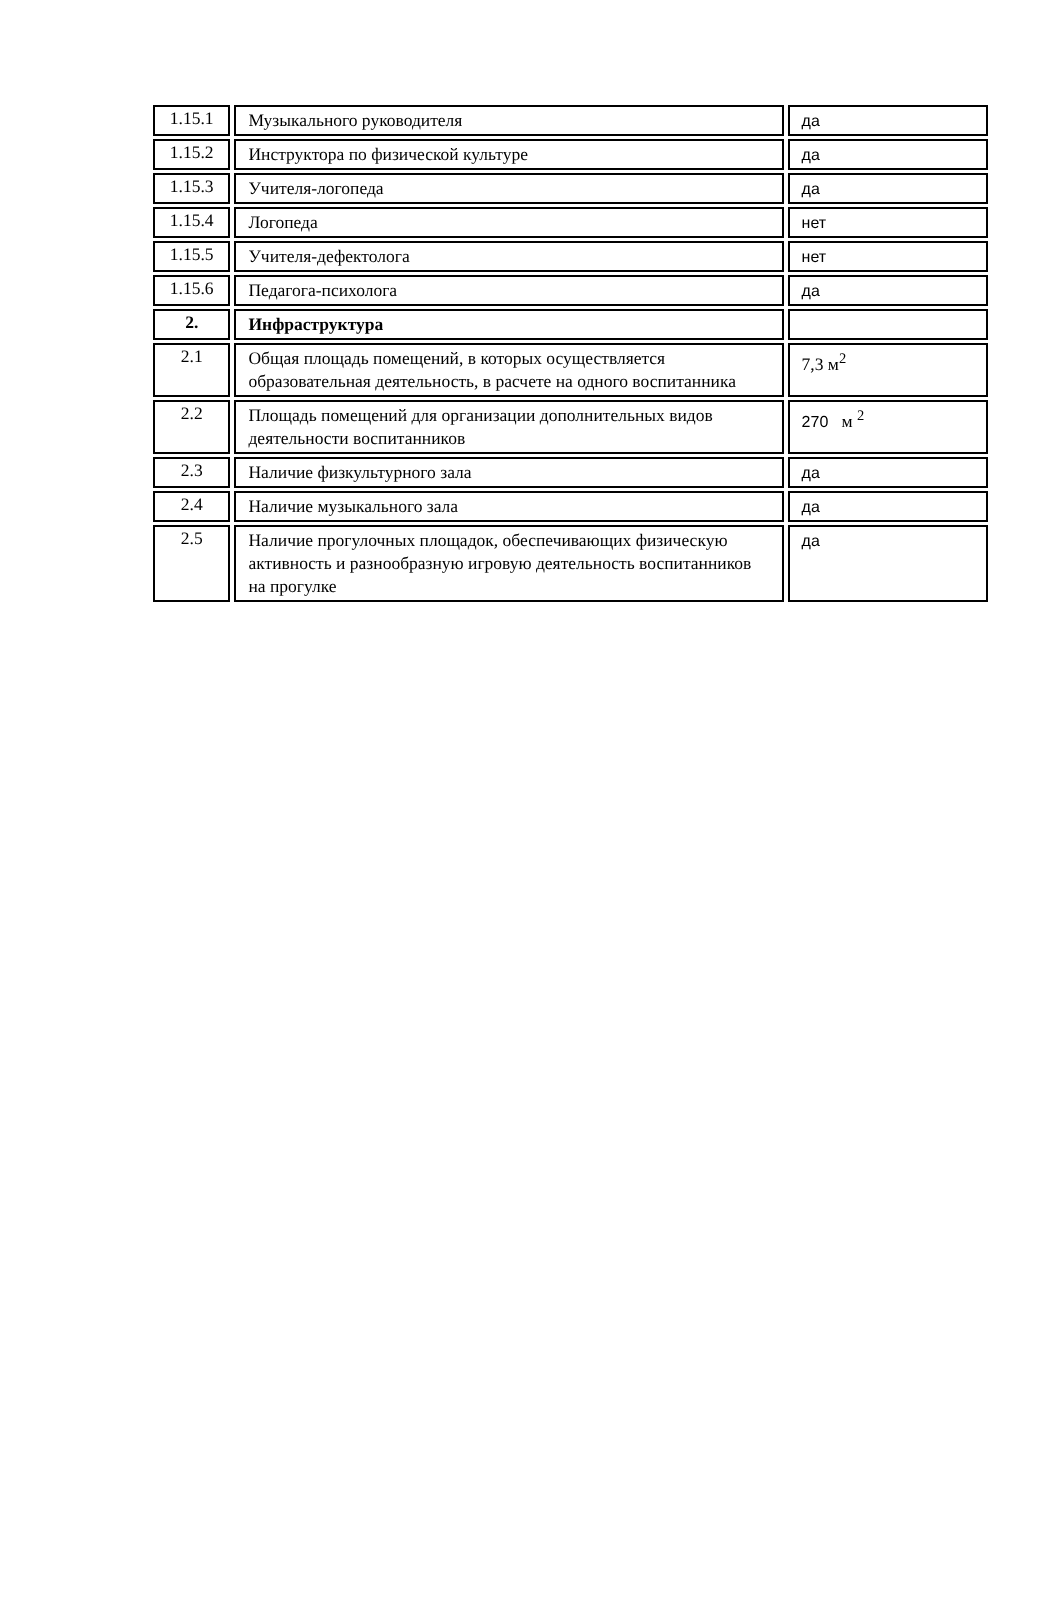| 1.15.1 | Музыкального руководителя | да |
| 1.15.2 | Инструктора по физической культуре | да |
| 1.15.3 | Учителя-логопеда | да |
| 1.15.4 | Логопеда | нет |
| 1.15.5 | Учителя-дефектолога | нет |
| 1.15.6 | Педагога-психолога | да |
| 2. | Инфраструктура | |
| 2.1 | Общая площадь помещений, в которых осуществляется образовательная деятельность, в расчете на одного воспитанника | 7,3 м<sup>2</sup> |
| 2.2 | Площадь помещений для организации дополнительных видов деятельности воспитанников | 270 м <sup>2</sup> |
| 2.3 | Наличие физкультурного зала | да |
| 2.4 | Наличие музыкального зала | да |
| 2.5 | Наличие прогулочных площадок, обеспечивающих физическую активность и разнообразную игровую деятельность воспитанников на прогулке | да |